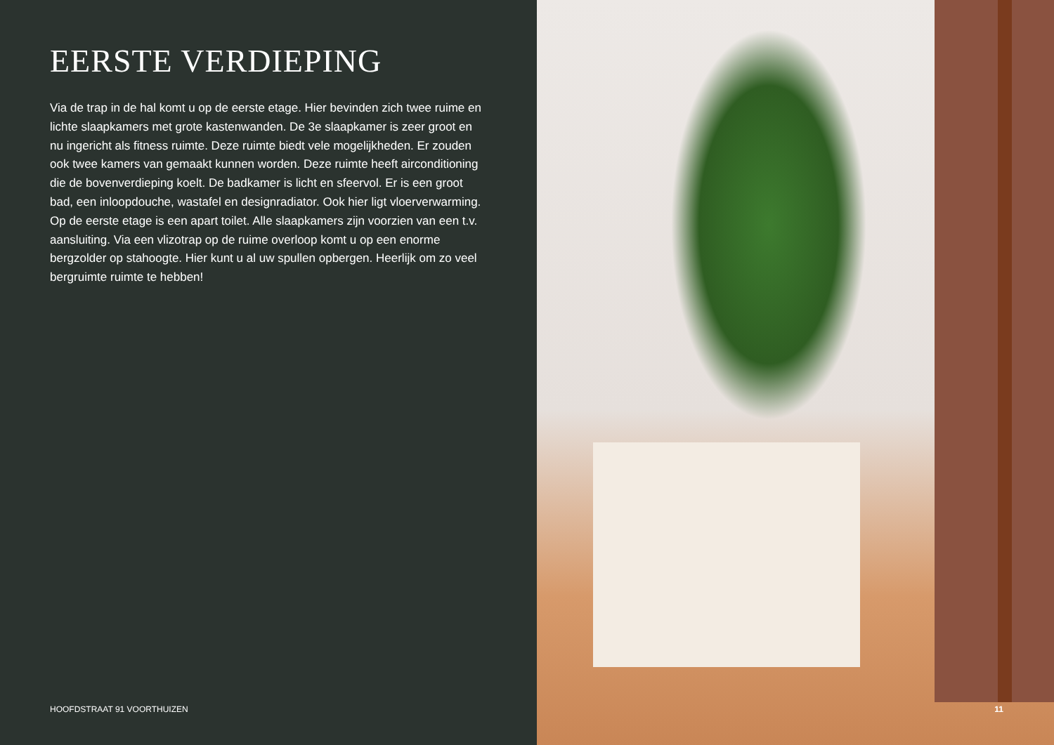EERSTE VERDIEPING
Via de trap in de hal komt u op de eerste etage. Hier bevinden zich twee ruime en lichte slaapkamers met grote kastenwanden. De 3e slaapkamer is zeer groot en nu ingericht als fitness ruimte. Deze ruimte biedt vele mogelijkheden. Er zouden ook twee kamers van gemaakt kunnen worden. Deze ruimte heeft airconditioning die de bovenverdieping koelt. De badkamer is licht en sfeervol. Er is een groot bad, een inloopdouche, wastafel en designradiator. Ook hier ligt vloerverwarming. Op de eerste etage is een apart toilet. Alle slaapkamers zijn voorzien van een t.v. aansluiting. Via een vlizotrap op de ruime overloop komt u op een enorme bergzolder op stahoogte. Hier kunt u al uw spullen opbergen. Heerlijk om zo veel bergruimte ruimte te hebben!
HOOFDSTRAAT 91 VOORTHUIZEN
11